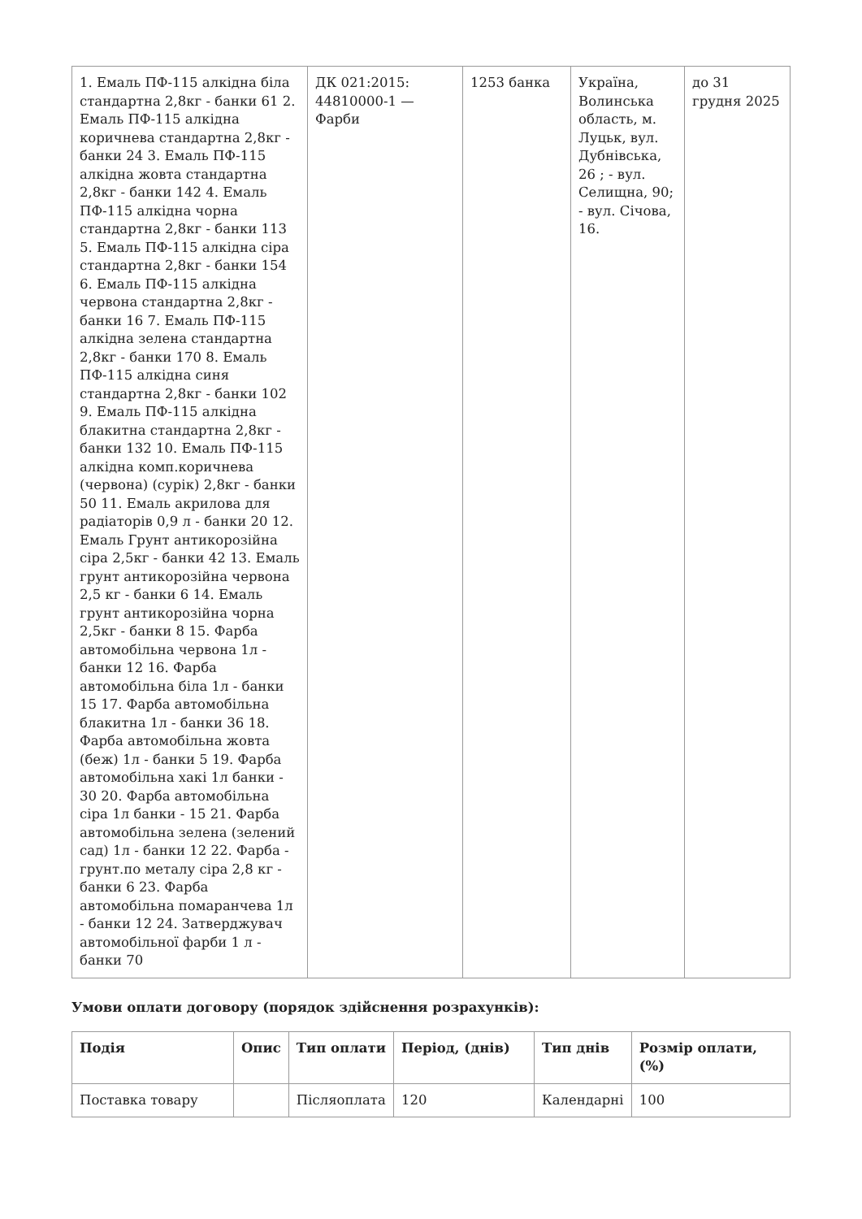| 1. Емаль ПФ-115 алкідна біла стандартна 2,8кг - банки 61 2. Емаль ПФ-115 алкідна коричнева стандартна 2,8кг - банки 24 3. Емаль ПФ-115 алкідна жовта стандартна 2,8кг - банки 142 4. Емаль ПФ-115 алкідна чорна стандартна 2,8кг - банки 113 5. Емаль ПФ-115 алкідна сіра стандартна 2,8кг - банки 154 6. Емаль ПФ-115 алкідна червона стандартна 2,8кг - банки 16 7. Емаль ПФ-115 алкідна зелена стандартна 2,8кг - банки 170 8. Емаль ПФ-115 алкідна синя стандартна 2,8кг - банки 102 9. Емаль ПФ-115 алкідна блакитна стандартна 2,8кг - банки 132 10. Емаль ПФ-115 алкідна комп.коричнева (червона) (сурік) 2,8кг - банки 50 11. Емаль акрилова для радіаторів 0,9 л - банки 20 12. Емаль Грунт антикорозійна сіра 2,5кг - банки 42 13. Емаль грунт антикорозійна червона 2,5 кг - банки 6 14. Емаль грунт антикорозійна чорна 2,5кг - банки 8 15. Фарба автомобільна червона 1л - банки 12 16. Фарба автомобільна біла 1л - банки 15 17. Фарба автомобільна блакитна 1л - банки 36 18. Фарба автомобільна жовта (беж) 1л - банки 5 19. Фарба автомобільна хакі 1л банки - 30 20. Фарба автомобільна сіра 1л банки - 15 21. Фарба автомобільна зелена (зелений сад) 1л - банки 12 22. Фарба - грунт.по металу сіра 2,8 кг - банки 6 23. Фарба автомобільна помаранчева 1л - банки 12 24. Затверджувач автомобільної фарби 1 л - банки 70 | ДК 021:2015: 44810000-1 — Фарби | 1253 банка | Україна, Волинська область, м. Луцьк, вул. Дубнівська, 26 ; - вул. Селищна, 90; - вул. Січова, 16. | до 31 грудня 2025 |
Умови оплати договору (порядок здійснення розрахунків):
| Подія | Опис | Тип оплати | Період, (днів) | Тип днів | Розмір оплати, (%) |
| --- | --- | --- | --- | --- | --- |
| Поставка товару | | Післяоплата | 120 | Календарні | 100 |